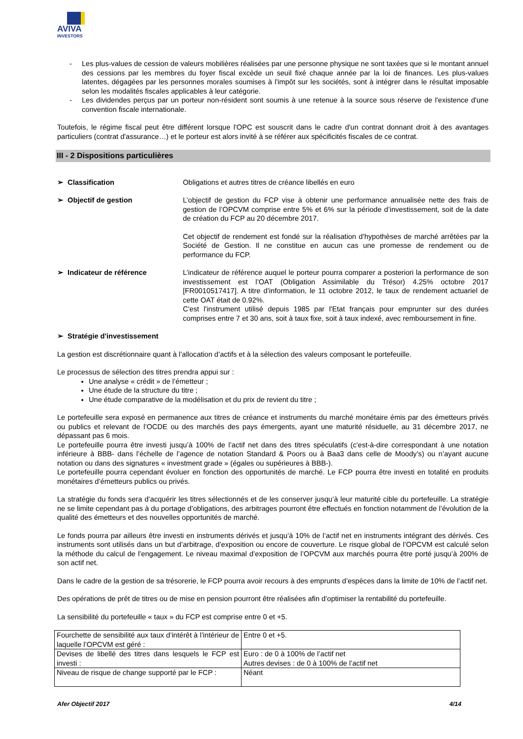AVIVA
INVESTORS
- Les plus-values de cession de valeurs mobilières réalisées par une personne physique ne sont taxées que si le montant annuel des cessions par les membres du foyer fiscal excède un seuil fixé chaque année par la loi de finances. Les plus-values latentes, dégagées par les personnes morales soumises à l'impôt sur les sociétés, sont à intégrer dans le résultat imposable selon les modalités fiscales applicables à leur catégorie.
- Les dividendes perçus par un porteur non-résident sont soumis à une retenue à la source sous réserve de l'existence d'une convention fiscale internationale.
Toutefois, le régime fiscal peut être différent lorsque l'OPC est souscrit dans le cadre d'un contrat donnant droit à des avantages particuliers (contrat d'assurance…) et le porteur est alors invité à se référer aux spécificités fiscales de ce contrat.
III - 2 Dispositions particulières
➢ Classification Obligations et autres titres de créance libellés en euro
➢ Objectif de gestion L’objectif de gestion du FCP vise à obtenir une performance annualisée nette des frais de gestion de l’OPCVM comprise entre 5% et 6% sur la période d’investissement, soit de la date de création du FCP au 20 décembre 2017.
Cet objectif de rendement est fondé sur la réalisation d’hypothèses de marché arrêtées par la Société de Gestion. Il ne constitue en aucun cas une promesse de rendement ou de performance du FCP.
➢ Indicateur de référence L’indicateur de référence auquel le porteur pourra comparer a posteriori la performance de son investissement est l’OAT (Obligation Assimilable du Trésor) 4.25% octobre 2017 [FR0010517417]. A titre d’information, le 11 octobre 2012, le taux de rendement actuariel de cette OAT était de 0.92%.
C'est l'instrument utilisé depuis 1985 par l'Etat français pour emprunter sur des durées comprises entre 7 et 30 ans, soit à taux fixe, soit à taux indexé, avec remboursement in fine.
➢ Stratégie d'investissement
La gestion est discrétionnaire quant à l’allocation d’actifs et à la sélection des valeurs composant le portefeuille.
Le processus de sélection des titres prendra appui sur :
Une analyse « crédit » de l’émetteur ;
Une étude de la structure du titre ;
Une étude comparative de la modélisation et du prix de revient du titre ;
Le portefeuille sera exposé en permanence aux titres de créance et instruments du marché monétaire émis par des émetteurs privés ou publics et relevant de l’OCDE ou des marchés des pays émergents, ayant une maturité résiduelle, au 31 décembre 2017, ne dépassant pas 6 mois.
Le portefeuille pourra être investi jusqu’à 100% de l’actif net dans des titres spéculatifs (c'est-à-dire correspondant à une notation inférieure à BBB- dans l’échelle de l’agence de notation Standard & Poors ou à Baa3 dans celle de Moody’s) ou n’ayant aucune notation ou dans des signatures « investment grade » (égales ou supérieures à BBB-).
Le portefeuille pourra cependant évoluer en fonction des opportunités de marché. Le FCP pourra être investi en totalité en produits monétaires d’émetteurs publics ou privés.
La stratégie du fonds sera d’acquérir les titres sélectionnés et de les conserver jusqu’à leur maturité cible du portefeuille. La stratégie ne se limite cependant pas à du portage d’obligations, des arbitrages pourront être effectués en fonction notamment de l’évolution de la qualité des émetteurs et des nouvelles opportunités de marché.
Le fonds pourra par ailleurs être investi en instruments dérivés et jusqu’à 10% de l’actif net en instruments intégrant des dérivés. Ces instruments sont utilisés dans un but d’arbitrage, d’exposition ou encore de couverture. Le risque global de l’OPCVM est calculé selon la méthode du calcul de l’engagement. Le niveau maximal d’exposition de l’OPCVM aux marchés pourra être porté jusqu’à 200% de son actif net.
Dans le cadre de la gestion de sa trésorerie, le FCP pourra avoir recours à des emprunts d’espèces dans la limite de 10% de l’actif net.
Des opérations de prêt de titres ou de mise en pension pourront être réalisées afin d’optimiser la rentabilité du portefeuille.
La sensibilité du portefeuille « taux » du FCP est comprise entre 0 et +5.
| Fourchette de sensibilité aux taux d’intérêt à l’intérieur de laquelle l’OPCVM est géré : | Entre 0 et +5. |
| Devises de libellé des titres dans lesquels le FCP est investi : | Euro : de 0 à 100% de l’actif net Autres devises : de 0 à 100% de l’actif net |
| Niveau de risque de change supporté par le FCP : | Néant |
Afer Objectif 2017 4/14